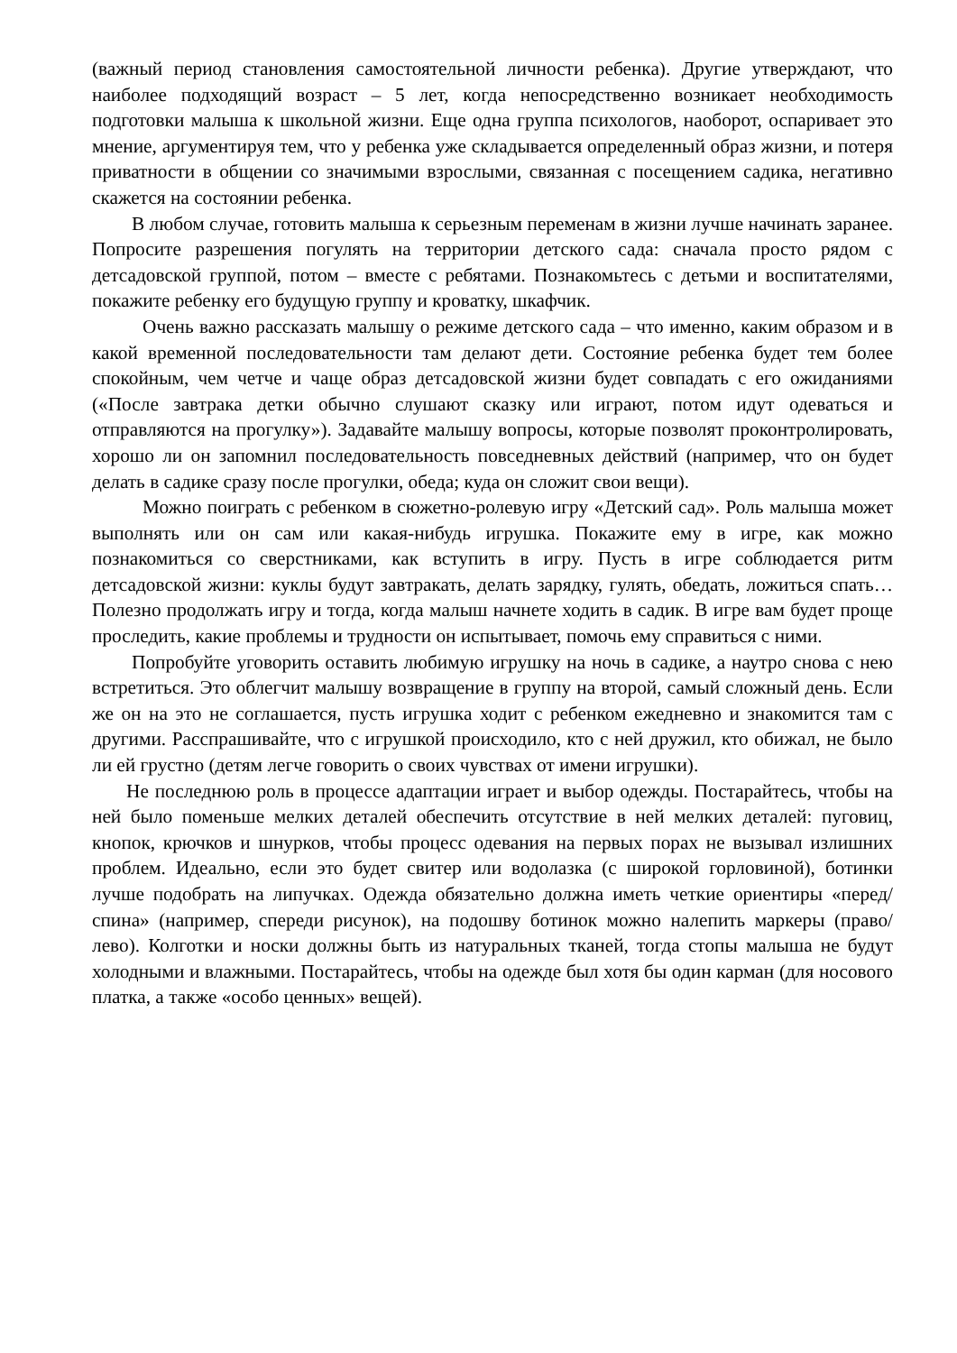(важный период становления самостоятельной личности ребенка). Другие утверждают, что наиболее подходящий возраст – 5 лет, когда непосредственно возникает необходимость подготовки малыша к школьной жизни. Еще одна группа психологов, наоборот, оспаривает это мнение, аргументируя тем, что у ребенка уже складывается определенный образ жизни, и потеря приватности в общении со значимыми взрослыми, связанная с посещением садика, негативно скажется на состоянии ребенка.
В любом случае, готовить малыша к серьезным переменам в жизни лучше начинать заранее. Попросите разрешения погулять на территории детского сада: сначала просто рядом с детсадовской группой, потом – вместе с ребятами. Познакомьтесь с детьми и воспитателями, покажите ребенку его будущую группу и кроватку, шкафчик.
Очень важно рассказать малышу о режиме детского сада – что именно, каким образом и в какой временной последовательности там делают дети. Состояние ребенка будет тем более спокойным, чем четче и чаще образ детсадовской жизни будет совпадать с его ожиданиями («После завтрака детки обычно слушают сказку или играют, потом идут одеваться и отправляются на прогулку»). Задавайте малышу вопросы, которые позволят проконтролировать, хорошо ли он запомнил последовательность повседневных действий (например, что он будет делать в садике сразу после прогулки, обеда; куда он сложит свои вещи).
Можно поиграть с ребенком в сюжетно-ролевую игру «Детский сад». Роль малыша может выполнять или он сам или какая-нибудь игрушка. Покажите ему в игре, как можно познакомиться со сверстниками, как вступить в игру. Пусть в игре соблюдается ритм детсадовской жизни: куклы будут завтракать, делать зарядку, гулять, обедать, ложиться спать… Полезно продолжать игру и тогда, когда малыш начнете ходить в садик. В игре вам будет проще проследить, какие проблемы и трудности он испытывает, помочь ему справиться с ними.
Попробуйте уговорить оставить любимую игрушку на ночь в садике, а наутро снова с нею встретиться. Это облегчит малышу возвращение в группу на второй, самый сложный день. Если же он на это не соглашается, пусть игрушка ходит с ребенком ежедневно и знакомится там с другими. Расспрашивайте, что с игрушкой происходило, кто с ней дружил, кто обижал, не было ли ей грустно (детям легче говорить о своих чувствах от имени игрушки).
Не последнюю роль в процессе адаптации играет и выбор одежды. Постарайтесь, чтобы на ней было поменьше мелких деталей обеспечить отсутствие в ней мелких деталей: пуговиц, кнопок, крючков и шнурков, чтобы процесс одевания на первых порах не вызывал излишних проблем. Идеально, если это будет свитер или водолазка (с широкой горловиной), ботинки лучше подобрать на липучках. Одежда обязательно должна иметь четкие ориентиры «перед/спина» (например, спереди рисунок), на подошву ботинок можно налепить маркеры (право/лево). Колготки и носки должны быть из натуральных тканей, тогда стопы малыша не будут холодными и влажными. Постарайтесь, чтобы на одежде был хотя бы один карман (для носового платка, а также «особо ценных» вещей).